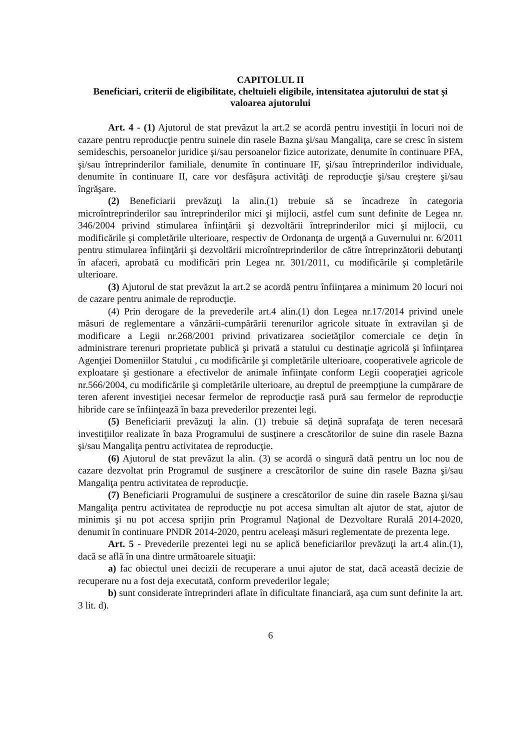CAPITOLUL II
Beneficiari, criterii de eligibilitate, cheltuieli eligibile, intensitatea ajutorului de stat şi valoarea ajutorului
Art. 4 - (1) Ajutorul de stat prevăzut la art.2 se acordă pentru investiţii în locuri noi de cazare pentru reproducţie pentru suinele din rasele Bazna şi/sau Mangaliţa, care se cresc în sistem semideschis, persoanelor juridice şi/sau persoanelor fizice autorizate, denumite în continuare PFA, şi/sau întreprinderilor familiale, denumite în continuare IF, şi/sau întreprinderilor individuale, denumite în continuare II, care vor desfăşura activităţi de reproducţie şi/sau creştere şi/sau îngrăşare.
(2) Beneficiarii prevăzuţi la alin.(1) trebuie să se încadreze în categoria microîntreprinderilor sau întreprinderilor mici şi mijlocii, astfel cum sunt definite de Legea nr. 346/2004 privind stimularea înfiinţării şi dezvoltării întreprinderilor mici şi mijlocii, cu modificările şi completările ulterioare, respectiv de Ordonanţa de urgenţă a Guvernului nr. 6/2011 pentru stimularea înfiinţării şi dezvoltării microîntreprinderilor de către întreprinzătorii debutanţi în afaceri, aprobată cu modificări prin Legea nr. 301/2011, cu modificările şi completările ulterioare.
(3) Ajutorul de stat prevăzut la art.2 se acordă pentru înfiinţarea a minimum 20 locuri noi de cazare pentru animale de reproducţie.
(4) Prin derogare de la prevederile art.4 alin.(1) don Legea nr.17/2014 privind unele măsuri de reglementare a vânzării-cumpărării terenurilor agricole situate în extravilan şi de modificare a Legii nr.268/2001 privind privatizarea societăţilor comerciale ce deţin în administrare terenuri proprietate publică şi privată a statului cu destinaţie agricolă şi înfiinţarea Agenţiei Domeniilor Statului , cu modificările şi completările ulterioare, cooperativele agricole de exploatare şi gestionare a efectivelor de animale înfiinţate conform Legii cooperaţiei agricole nr.566/2004, cu modificările şi completările ulterioare, au dreptul de preempţiune la cumpărare de teren aferent investiţiei necesar fermelor de reproducţie rasă pură sau fermelor de reproducţie hibride care se înfiinţează în baza prevederilor prezentei legi.
(5) Beneficiarii prevăzuţi la alin. (1) trebuie să deţină suprafaţa de teren necesară investiţiilor realizate în baza Programului de susţinere a crescătorilor de suine din rasele Bazna şi/sau Mangaliţa pentru activitatea de reproducţie.
(6) Ajutorul de stat prevăzut la alin. (3) se acordă o singură dată pentru un loc nou de cazare dezvoltat prin Programul de susţinere a crescătorilor de suine din rasele Bazna şi/sau Mangaliţa pentru activitatea de reproducţie.
(7) Beneficiarii Programului de susţinere a crescătorilor de suine din rasele Bazna şi/sau Mangaliţa pentru activitatea de reproducţie nu pot accesa simultan alt ajutor de stat, ajutor de minimis şi nu pot accesa sprijin prin Programul Naţional de Dezvoltare Rurală 2014-2020, denumit în continuare PNDR 2014-2020, pentru aceleaşi măsuri reglementate de prezenta lege.
Art. 5 - Prevederile prezentei legi nu se aplică beneficiarilor prevăzuţi la art.4 alin.(1), dacă se află în una dintre următoarele situaţii:
a) fac obiectul unei decizii de recuperare a unui ajutor de stat, dacă această decizie de recuperare nu a fost deja executată, conform prevederilor legale;
b) sunt considerate întreprinderi aflate în dificultate financiară, aşa cum sunt definite la art. 3 lit. d).
6